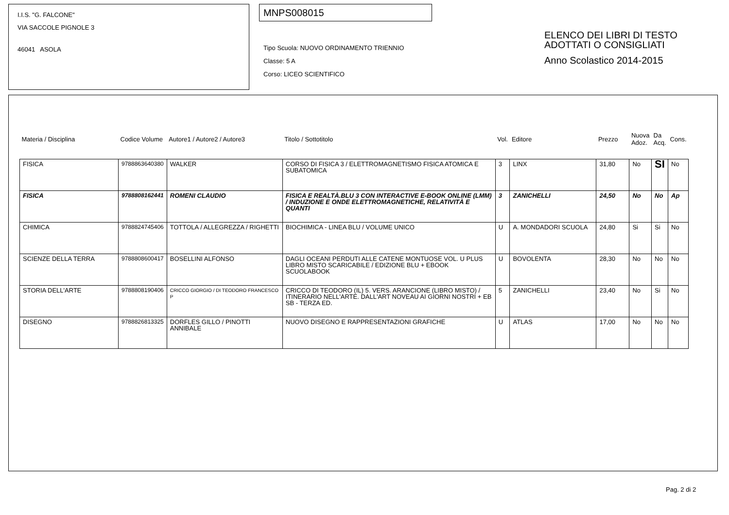I.I.S. "G. FALCONE"
VIA SACCOLE PIGNOLE 3
46041 ASOLA
MNPS008015
Tipo Scuola: NUOVO ORDINAMENTO TRIENNIO
Classe: 5 A
Corso: LICEO SCIENTIFICO
ELENCO DEI LIBRI DI TESTO
ADOTTATI O CONSIGLIATI
Anno Scolastico 2014-2015
| Materia / Disciplina | Codice Volume | Autore1 / Autore2 / Autore3 | Titolo / Sottotitolo | Vol. | Editore | Prezzo | Nuova Adoz. | Da Acq. | Cons. |
| --- | --- | --- | --- | --- | --- | --- | --- | --- | --- |
| FISICA | 9788863640380 | WALKER | CORSO DI FISICA 3 / ELETTROMAGNETISMO FISICA ATOMICA E SUBATOMICA | 3 | LINX | 31,80 | No | SI | No |
| FISICA | 9788808162441 | ROMENI CLAUDIO | FISICA E REALTÀ.BLU 3 CON INTERACTIVE E-BOOK ONLINE (LMM) / INDUZIONE E ONDE ELETTROMAGNETICHE, RELATIVITÀ E QUANTI | 3 | ZANICHELLI | 24,50 | No | No | Ap |
| CHIMICA | 9788824745406 | TOTTOLA / ALLEGREZZA / RIGHETTI | BIOCHIMICA - LINEA BLU / VOLUME UNICO | U | A. MONDADORI SCUOLA | 24,80 | Si | Si | No |
| SCIENZE DELLA TERRA | 9788808600417 | BOSELLINI ALFONSO | DAGLI OCEANI PERDUTI ALLE CATENE MONTUOSE VOL. U PLUS LIBRO MISTO SCARICABILE / EDIZIONE BLU + EBOOK SCUOLABOOK | U | BOVOLENTA | 28,30 | No | No | No |
| STORIA DELL'ARTE | 9788808190406 | CRICCO GIORGIO / DI TEODORO FRANCESCO P | CRICCO DI TEODORO (IL) 5. VERS. ARANCIONE (LIBRO MISTO) / ITINERARIO NELL'ARTE. DALL'ART NOVEAU AI GIORNI NOSTRI + EB SB - TERZA ED. | 5 | ZANICHELLI | 23,40 | No | Si | No |
| DISEGNO | 9788826813325 | DORFLES GILLO / PINOTTI ANNIBALE | NUOVO DISEGNO E RAPPRESENTAZIONI GRAFICHE | U | ATLAS | 17,00 | No | No | No |
Pag. 2 di 2